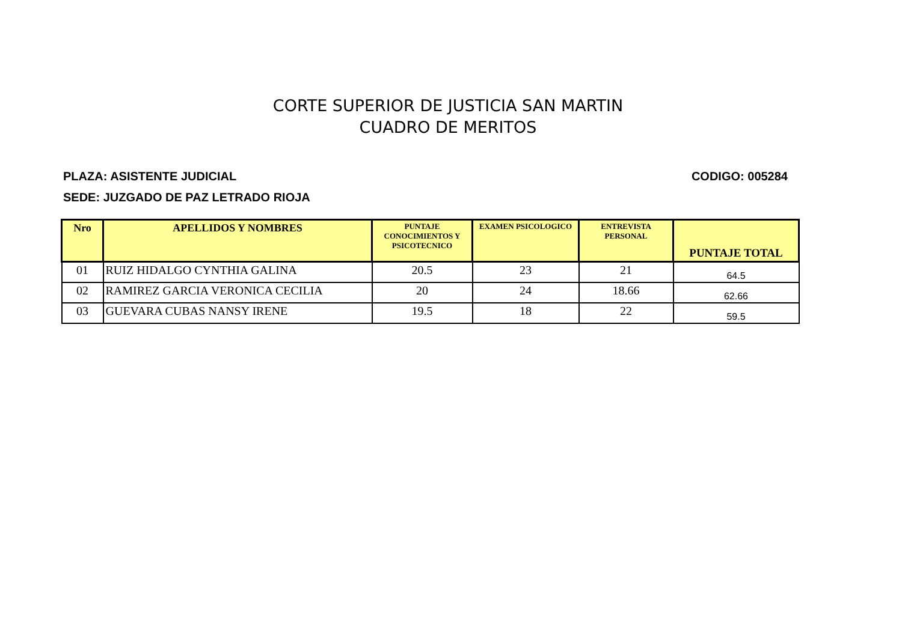CORTE SUPERIOR DE JUSTICIA SAN MARTIN
CUADRO DE MERITOS
PLAZA: ASISTENTE JUDICIAL CODIGO: 005284
SEDE: JUZGADO DE PAZ LETRADO RIOJA
| Nro | APELLIDOS Y NOMBRES | PUNTAJE CONOCIMIENTOS Y PSICOTECNICO | EXAMEN PSICOLOGICO | ENTREVISTA PERSONAL | PUNTAJE TOTAL |
| --- | --- | --- | --- | --- | --- |
| 01 | RUIZ HIDALGO CYNTHIA GALINA | 20.5 | 23 | 21 | 64.5 |
| 02 | RAMIREZ GARCIA VERONICA CECILIA | 20 | 24 | 18.66 | 62.66 |
| 03 | GUEVARA CUBAS NANSY IRENE | 19.5 | 18 | 22 | 59.5 |